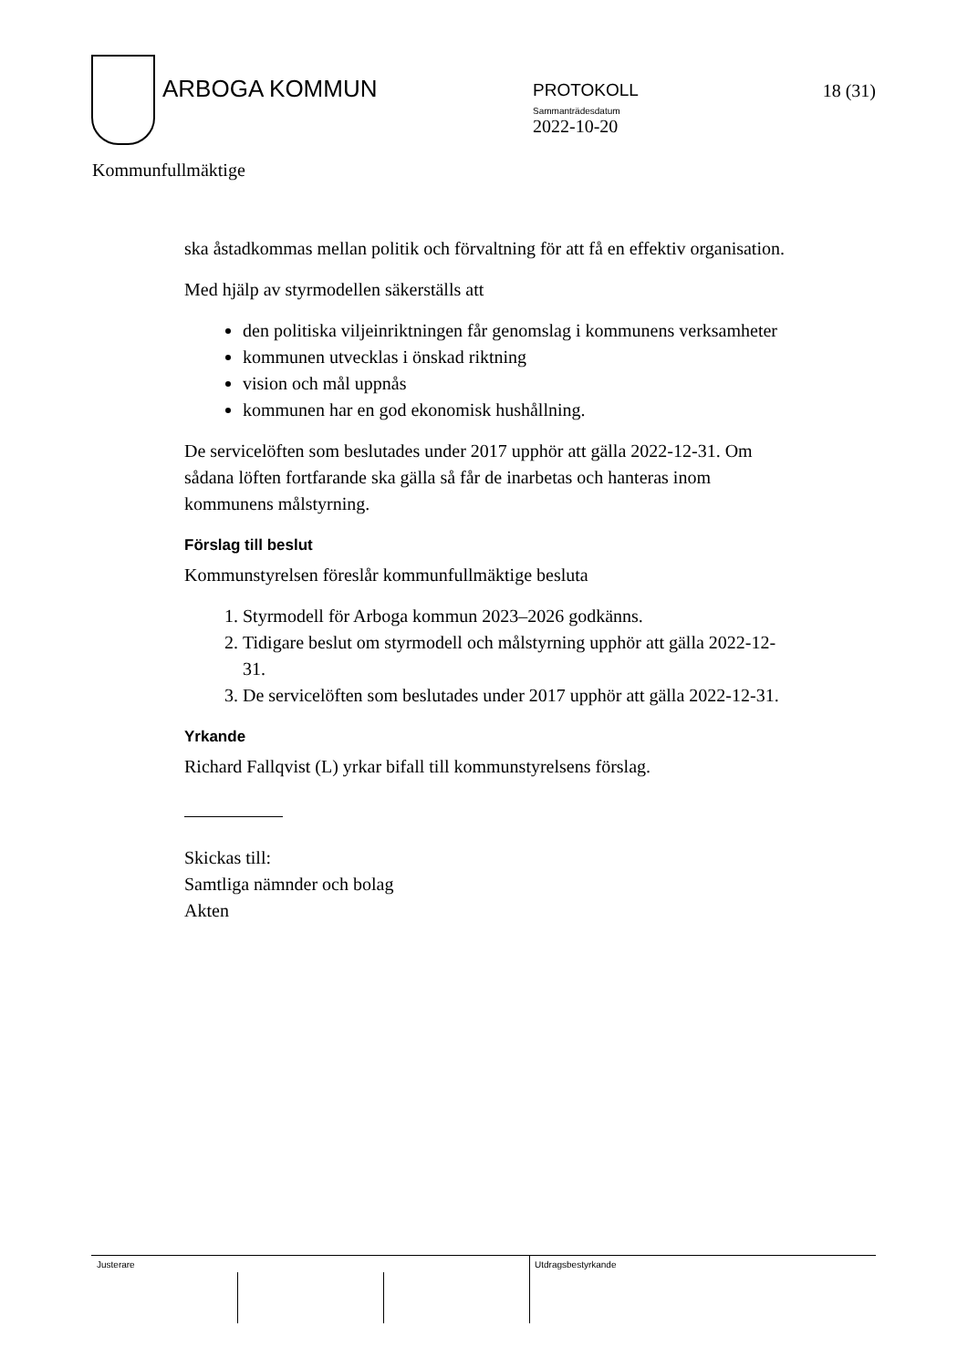ARBOGA KOMMUN
PROTOKOLL
Sammanträdesdatum
2022-10-20
18 (31)
Kommunfullmäktige
ska åstadkommas mellan politik och förvaltning för att få en effektiv organisation.
Med hjälp av styrmodellen säkerställs att
den politiska viljeinriktningen får genomslag i kommunens verksamheter
kommunen utvecklas i önskad riktning
vision och mål uppnås
kommunen har en god ekonomisk hushållning.
De servicelöften som beslutades under 2017 upphör att gälla 2022-12-31. Om sådana löften fortfarande ska gälla så får de inarbetas och hanteras inom kommunens målstyrning.
Förslag till beslut
Kommunstyrelsen föreslår kommunfullmäktige besluta
1. Styrmodell för Arboga kommun 2023–2026 godkänns.
2. Tidigare beslut om styrmodell och målstyrning upphör att gälla 2022-12-31.
3. De servicelöften som beslutades under 2017 upphör att gälla 2022-12-31.
Yrkande
Richard Fallqvist (L) yrkar bifall till kommunstyrelsens förslag.
Skickas till:
Samtliga nämnder och bolag
Akten
Justerare Utdragsbestyrkande